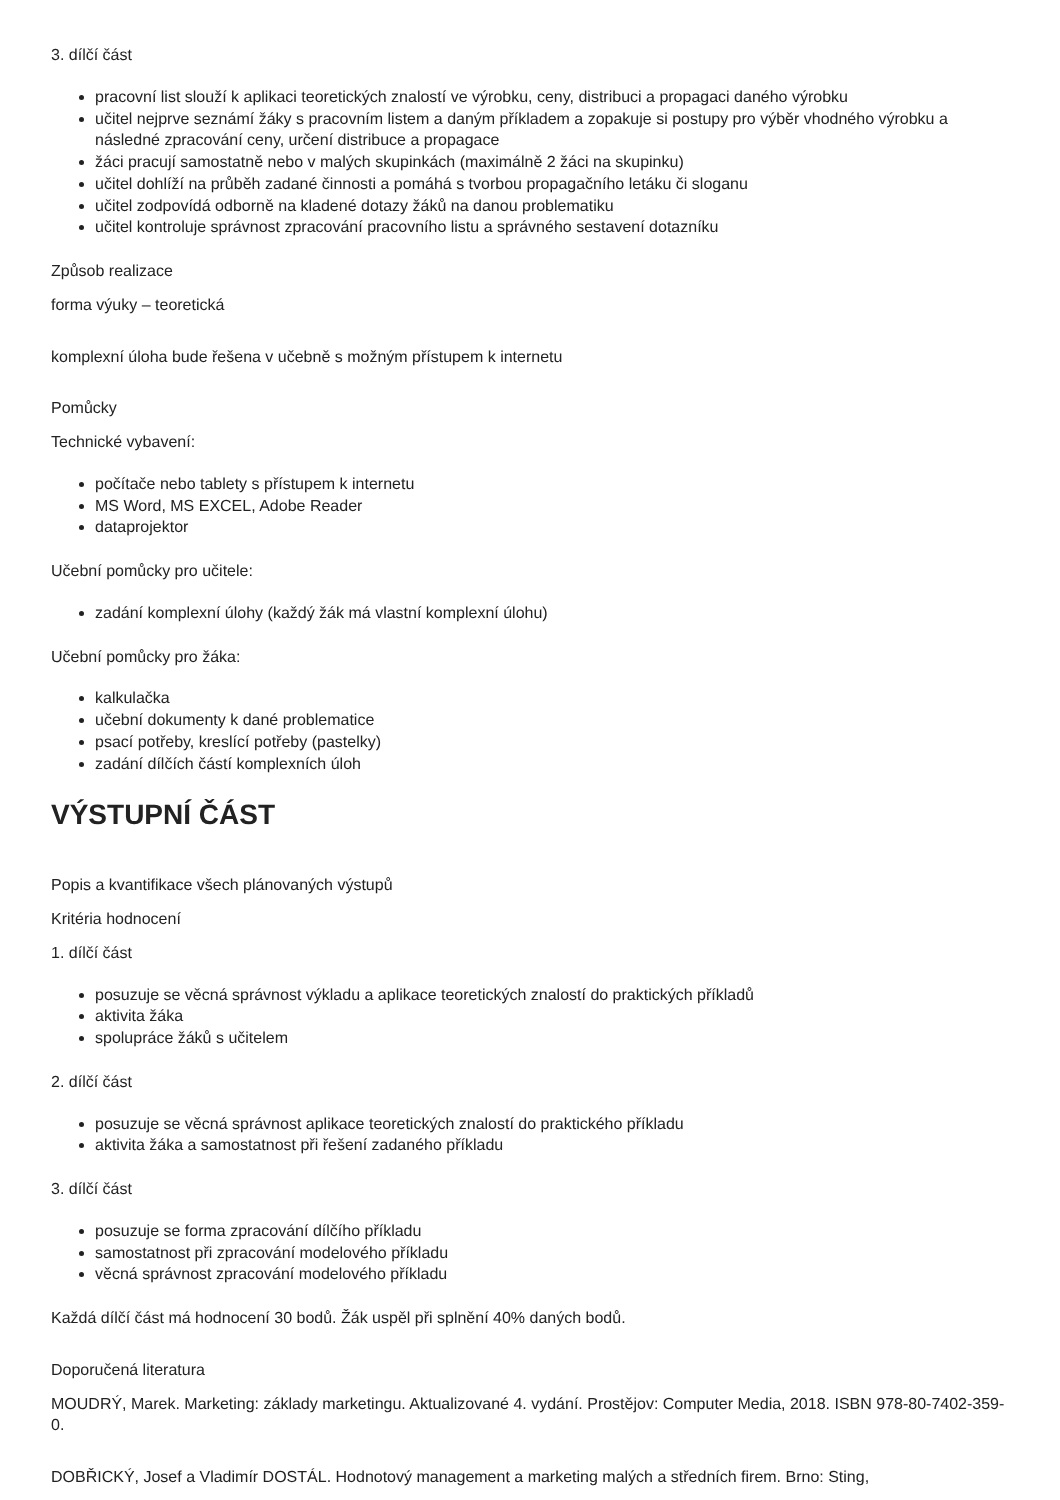3. dílčí část
pracovní list slouží k aplikaci teoretických znalostí ve výrobku, ceny, distribuci a propagaci daného výrobku
učitel nejprve seznámí žáky s pracovním listem a daným příkladem a zopakuje si postupy pro výběr vhodného výrobku a následné zpracování ceny, určení distribuce a propagace
žáci pracují samostatně nebo v malých skupinkách (maximálně 2 žáci na skupinku)
učitel dohlíží na průběh zadané činnosti a pomáhá s tvorbou propagačního letáku či sloganu
učitel zodpovídá odborně na kladené dotazy žáků na danou problematiku
učitel kontroluje správnost zpracování pracovního listu a správného sestavení dotazníku
Způsob realizace
forma výuky – teoretická
komplexní úloha bude řešena v učebně s možným přístupem k internetu
Pomůcky
Technické vybavení:
počítače nebo tablety s přístupem k internetu
MS Word, MS EXCEL, Adobe Reader
dataprojektor
Učební pomůcky pro učitele:
zadání komplexní úlohy (každý žák má vlastní komplexní úlohu)
Učební pomůcky pro žáka:
kalkulačka
učební dokumenty k dané problematice
psací potřeby, kreslící potřeby (pastelky)
zadání dílčích částí komplexních úloh
VÝSTUPNÍ ČÁST
Popis a kvantifikace všech plánovaných výstupů
Kritéria hodnocení
1. dílčí část
posuzuje se věcná správnost výkladu a aplikace teoretických znalostí do praktických příkladů
aktivita žáka
spolupráce žáků s učitelem
2. dílčí část
posuzuje se věcná správnost aplikace teoretických znalostí do praktického příkladu
aktivita žáka a samostatnost při řešení zadaného příkladu
3. dílčí část
posuzuje se forma zpracování dílčího příkladu
samostatnost při zpracování modelového příkladu
věcná správnost zpracování modelového příkladu
Každá dílčí část má hodnocení 30 bodů. Žák uspěl při splnění 40% daných bodů.
Doporučená literatura
MOUDRÝ, Marek. Marketing: základy marketingu. Aktualizované 4. vydání. Prostějov: Computer Media, 2018. ISBN 978-80-7402-359-0.
DOBŘICKÝ, Josef a Vladimír DOSTÁL. Hodnotový management a marketing malých a středních firem. Brno: Sting,